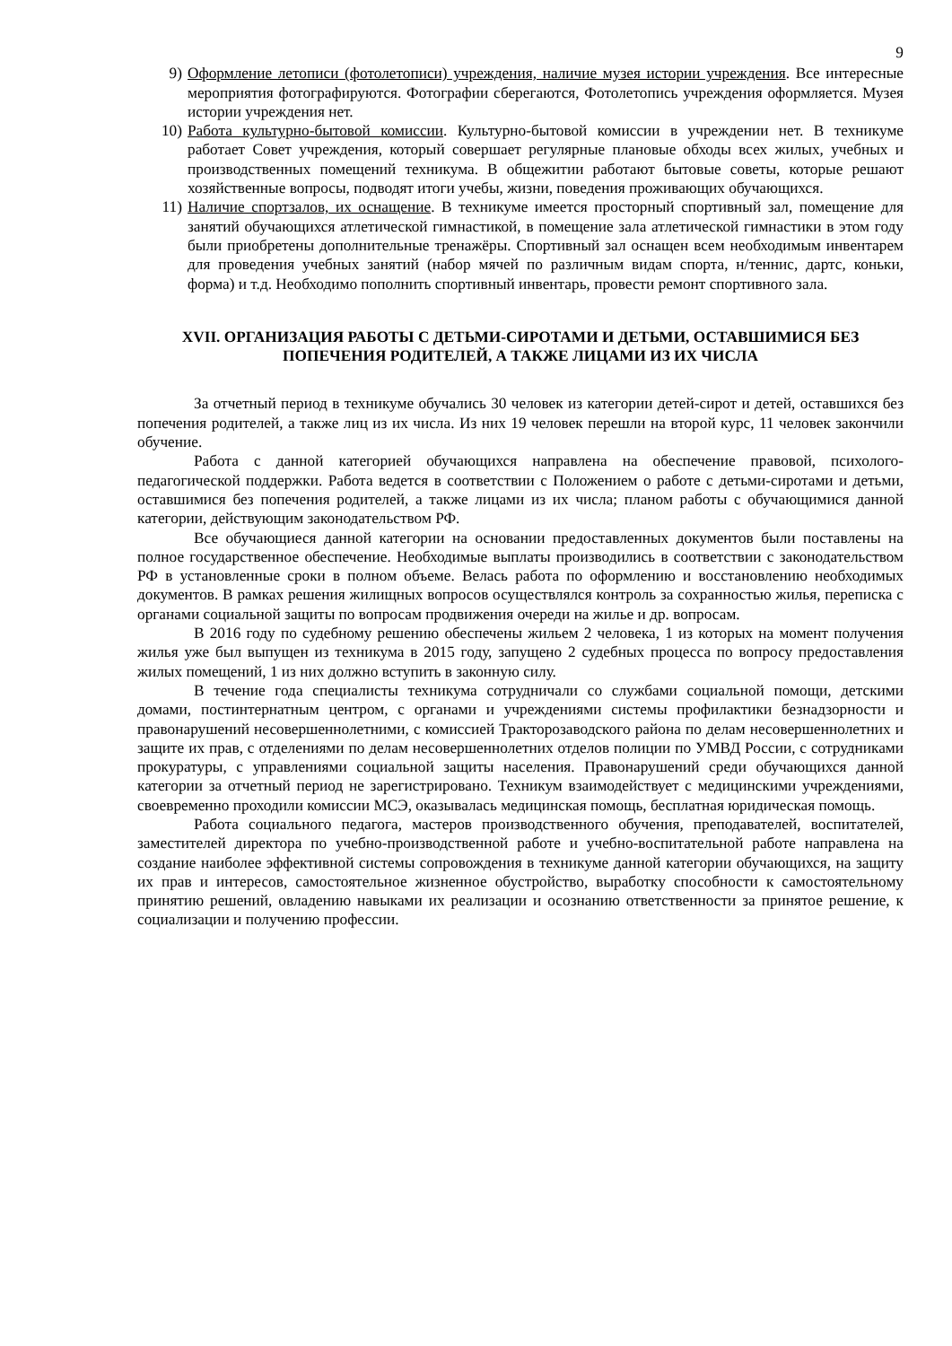9
9) Оформление летописи (фотолетописи) учреждения, наличие музея истории учреждения. Все интересные мероприятия фотографируются. Фотографии сберегаются, Фотолетопись учреждения оформляется. Музея истории учреждения нет.
10) Работа культурно-бытовой комиссии. Культурно-бытовой комиссии в учреждении нет. В техникуме работает Совет учреждения, который совершает регулярные плановые обходы всех жилых, учебных и производственных помещений техникума. В общежитии работают бытовые советы, которые решают хозяйственные вопросы, подводят итоги учебы, жизни, поведения проживающих обучающихся.
11) Наличие спортзалов, их оснащение. В техникуме имеется просторный спортивный зал, помещение для занятий обучающихся атлетической гимнастикой, в помещение зала атлетической гимнастики в этом году были приобретены дополнительные тренажёры. Спортивный зал оснащен всем необходимым инвентарем для проведения учебных занятий (набор мячей по различным видам спорта, н/теннис, дартс, коньки, форма) и т.д. Необходимо пополнить спортивный инвентарь, провести ремонт спортивного зала.
XVII. ОРГАНИЗАЦИЯ РАБОТЫ С ДЕТЬМИ-СИРОТАМИ И ДЕТЬМИ, ОСТАВШИМИСЯ БЕЗ ПОПЕЧЕНИЯ РОДИТЕЛЕЙ, А ТАКЖЕ ЛИЦАМИ ИЗ ИХ ЧИСЛА
За отчетный период в техникуме обучались 30 человек из категории детей-сирот и детей, оставшихся без попечения родителей, а также лиц из их числа. Из них 19 человек перешли на второй курс, 11 человек закончили обучение.
Работа с данной категорией обучающихся направлена на обеспечение правовой, психолого-педагогической поддержки. Работа ведется в соответствии с Положением о работе с детьми-сиротами и детьми, оставшимися без попечения родителей, а также лицами из их числа; планом работы с обучающимися данной категории, действующим законодательством РФ.
Все обучающиеся данной категории на основании предоставленных документов были поставлены на полное государственное обеспечение. Необходимые выплаты производились в соответствии с законодательством РФ в установленные сроки в полном объеме. Велась работа по оформлению и восстановлению необходимых документов. В рамках решения жилищных вопросов осуществлялся контроль за сохранностью жилья, переписка с органами социальной защиты по вопросам продвижения очереди на жилье и др. вопросам.
В 2016 году по судебному решению обеспечены жильем 2 человека, 1 из которых на момент получения жилья уже был выпущен из техникума в 2015 году, запущено 2 судебных процесса по вопросу предоставления жилых помещений, 1 из них должно вступить в законную силу.
В течение года специалисты техникума сотрудничали со службами социальной помощи, детскими домами, постинтернатным центром, с органами и учреждениями системы профилактики безнадзорности и правонарушений несовершеннолетними, с комиссией Тракторозаводского района по делам несовершеннолетних и защите их прав, с отделениями по делам несовершеннолетних отделов полиции по УМВД России, с сотрудниками прокуратуры, с управлениями социальной защиты населения. Правонарушений среди обучающихся данной категории за отчетный период не зарегистрировано. Техникум взаимодействует с медицинскими учреждениями, своевременно проходили комиссии МСЭ, оказывалась медицинская помощь, бесплатная юридическая помощь.
Работа социального педагога, мастеров производственного обучения, преподавателей, воспитателей, заместителей директора по учебно-производственной работе и учебно-воспитательной работе направлена на создание наиболее эффективной системы сопровождения в техникуме данной категории обучающихся, на защиту их прав и интересов, самостоятельное жизненное обустройство, выработку способности к самостоятельному принятию решений, овладению навыками их реализации и осознанию ответственности за принятое решение, к социализации и получению профессии.